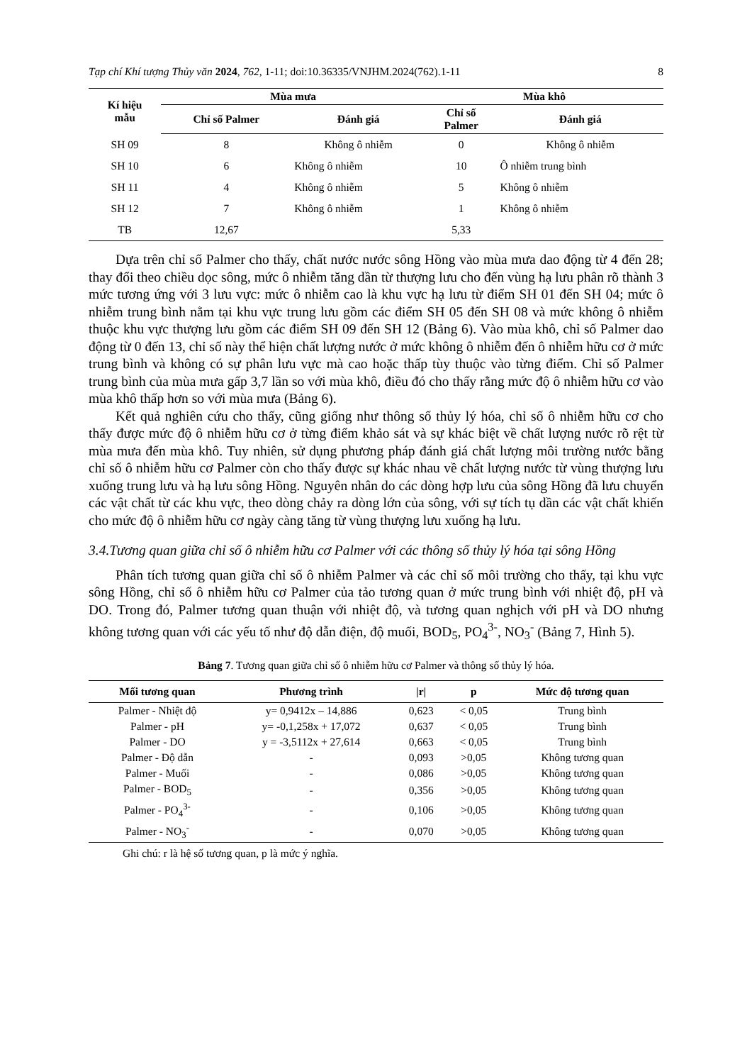Tạp chí Khí tượng Thủy văn 2024, 762, 1-11; doi:10.36335/VNJHM.2024(762).1-11 8
| Kí hiệu mẫu | Mùa mưa | | Mùa khô | |
| --- | --- | --- | --- | --- |
| | Chỉ số Palmer | Đánh giá | Chỉ số Palmer | Đánh giá |
| SH 09 | 8 | Không ô nhiễm | 0 | Không ô nhiễm |
| SH 10 | 6 | Không ô nhiễm | 10 | Ô nhiễm trung bình |
| SH 11 | 4 | Không ô nhiễm | 5 | Không ô nhiễm |
| SH 12 | 7 | Không ô nhiễm | 1 | Không ô nhiễm |
| TB | 12,67 | | 5,33 | |
Dựa trên chỉ số Palmer cho thấy, chất nước nước sông Hồng vào mùa mưa dao động từ 4 đến 28; thay đổi theo chiều dọc sông, mức ô nhiễm tăng dần từ thượng lưu cho đến vùng hạ lưu phân rõ thành 3 mức tương ứng với 3 lưu vực: mức ô nhiễm cao là khu vực hạ lưu từ điểm SH 01 đến SH 04; mức ô nhiễm trung bình nằm tại khu vực trung lưu gồm các điểm SH 05 đến SH 08 và mức không ô nhiễm thuộc khu vực thượng lưu gồm các điểm SH 09 đến SH 12 (Bảng 6). Vào mùa khô, chỉ số Palmer dao động từ 0 đến 13, chỉ số này thể hiện chất lượng nước ở mức không ô nhiễm đến ô nhiễm hữu cơ ở mức trung bình và không có sự phân lưu vực mà cao hoặc thấp tùy thuộc vào từng điểm. Chỉ số Palmer trung bình của mùa mưa gấp 3,7 lần so với mùa khô, điều đó cho thấy rằng mức độ ô nhiễm hữu cơ vào mùa khô thấp hơn so với mùa mưa (Bảng 6).
Kết quả nghiên cứu cho thấy, cũng giống như thông số thủy lý hóa, chỉ số ô nhiễm hữu cơ cho thấy được mức độ ô nhiễm hữu cơ ở từng điểm khảo sát và sự khác biệt về chất lượng nước rõ rệt từ mùa mưa đến mùa khô. Tuy nhiên, sử dụng phương pháp đánh giá chất lượng môi trường nước bằng chỉ số ô nhiễm hữu cơ Palmer còn cho thấy được sự khác nhau về chất lượng nước từ vùng thượng lưu xuống trung lưu và hạ lưu sông Hồng. Nguyên nhân do các dòng hợp lưu của sông Hồng đã lưu chuyển các vật chất từ các khu vực, theo dòng chảy ra dòng lớn của sông, với sự tích tụ dần các vật chất khiến cho mức độ ô nhiễm hữu cơ ngày càng tăng từ vùng thượng lưu xuống hạ lưu.
3.4.Tương quan giữa chỉ số ô nhiễm hữu cơ Palmer với các thông số thủy lý hóa tại sông Hồng
Phân tích tương quan giữa chỉ số ô nhiễm Palmer và các chỉ số môi trường cho thấy, tại khu vực sông Hồng, chỉ số ô nhiễm hữu cơ Palmer của tảo tương quan ở mức trung bình với nhiệt độ, pH và DO. Trong đó, Palmer tương quan thuận với nhiệt độ, và tương quan nghịch với pH và DO nhưng không tương quan với các yếu tố như độ dẫn điện, độ muối, BOD<sub>5</sub>, PO<sub>4</sub><sup>3-</sup>, NO<sub>3</sub><sup>-</sup> (Bảng 7, Hình 5).
Bảng 7. Tương quan giữa chỉ số ô nhiễm hữu cơ Palmer và thông số thủy lý hóa.
| Mối tương quan | Phương trình | /r/ | p | Mức độ tương quan |
| --- | --- | --- | --- | --- |
| Palmer - Nhiệt độ | y= 0,9412x – 14,886 | 0,623 | < 0,05 | Trung bình |
| Palmer - pH | y= -0,1,258x + 17,072 | 0,637 | < 0,05 | Trung bình |
| Palmer - DO | y = -3,5112x + 27,614 | 0,663 | < 0,05 | Trung bình |
| Palmer - Độ dẫn | - | 0,093 | >0,05 | Không tương quan |
| Palmer - Muối | - | 0,086 | >0,05 | Không tương quan |
| Palmer - BOD<sub>5</sub> | - | 0,356 | >0,05 | Không tương quan |
| Palmer - PO<sub>4</sub><sup>3-</sup> | - | 0,106 | >0,05 | Không tương quan |
| Palmer - NO<sub>3</sub><sup>-</sup> | - | 0,070 | >0,05 | Không tương quan |
Ghi chú: r là hệ số tương quan, p là mức ý nghĩa.